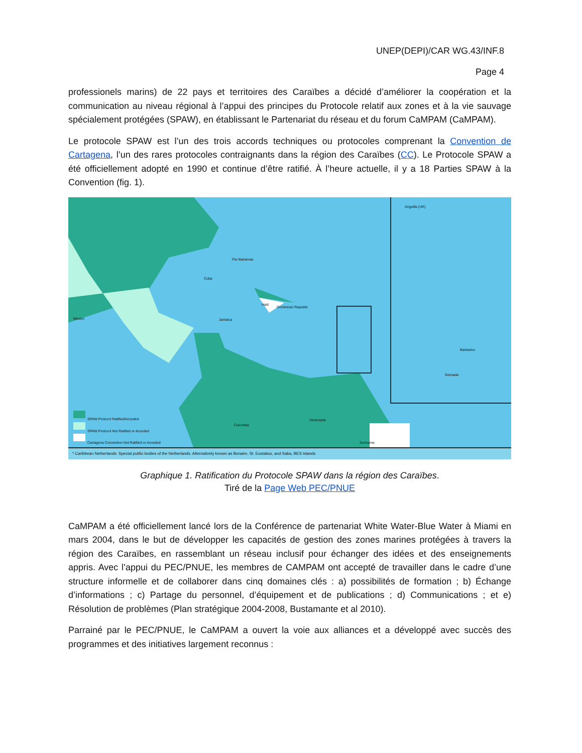UNEP(DEPI)/CAR WG.43/INF.8
Page 4
professionels marins) de 22 pays et territoires des Caraïbes a décidé d’améliorer la coopération et la communication au niveau régional à l’appui des principes du Protocole relatif aux zones et à la vie sauvage spécialement protégées (SPAW), en établissant le Partenariat du réseau et du forum CaMPAM (CaMPAM).
Le protocole SPAW est l’un des trois accords techniques ou protocoles comprenant la Convention de Cartagena, l’un des rares protocoles contraignants dans la région des Caraïbes (CC). Le Protocole SPAW a été officiellement adopté en 1990 et continue d’être ratifié. À l’heure actuelle, il y a 18 Parties SPAW à la Convention (fig. 1).
SPAW Protocol Ratified/Acceded
SPAW Protocol Not Ratified or Acceded
Cartagena Convention Not Ratified or Acceded
Mexico
Cuba
The Bahamas
Jamaica
Haiti
Dominican Republic
Venezuela
Colombia
Suriname
Anguilla (UK)
Barbados
Grenada
* Caribbean Netherlands: Special public bodies of the Netherlands. Alternatively known as Bonaire, St. Eustatius, and Saba, BES Islands
Graphique 1. Ratification du Protocole SPAW dans la région des Caraïbes.
Tiré de la Page Web PEC/PNUE
CaMPAM a été officiellement lancé lors de la Conférence de partenariat White Water-Blue Water à Miami en mars 2004, dans le but de développer les capacités de gestion des zones marines protégées à travers la région des Caraïbes, en rassemblant un réseau inclusif pour échanger des idées et des enseignements appris. Avec l’appui du PEC/PNUE, les membres de CAMPAM ont accepté de travailler dans le cadre d’une structure informelle et de collaborer dans cinq domaines clés : a) possibilités de formation ; b) Échange d’informations ; c) Partage du personnel, d’équipement et de publications ; d) Communications ; et e) Résolution de problèmes (Plan stratégique 2004-2008, Bustamante et al 2010).
Parrainé par le PEC/PNUE, le CaMPAM a ouvert la voie aux alliances et a développé avec succès des programmes et des initiatives largement reconnus :